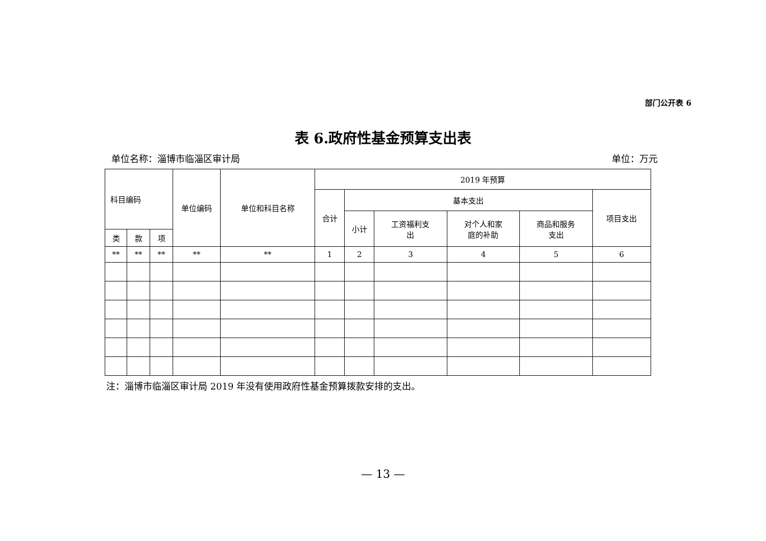部门公开表 6
表 6.政府性基金预算支出表
单位名称：淄博市临淄区审计局 单位：万元
| 科目编码 | | | 单位编码 | 单位和科目名称 | 2019 年预算 | | | | | |
| --- | --- | --- | --- | --- | --- | --- | --- | --- | --- | --- |
| | | | | | 合计 | 基本支出 | | | | 项目支出 |
| | | | | | | 小计 | 工资福利支 出 | 对个人和家 庭的补助 | 商品和服务 支出 | |
| 类 | 款 | 项 | | | | | | | | |
| ** | ** | ** | ** | ** | 1 | 2 | 3 | 4 | 5 | 6 |
注：淄博市临淄区审计局 2019 年没有使用政府性基金预算拨款安排的支出。
— 13 —